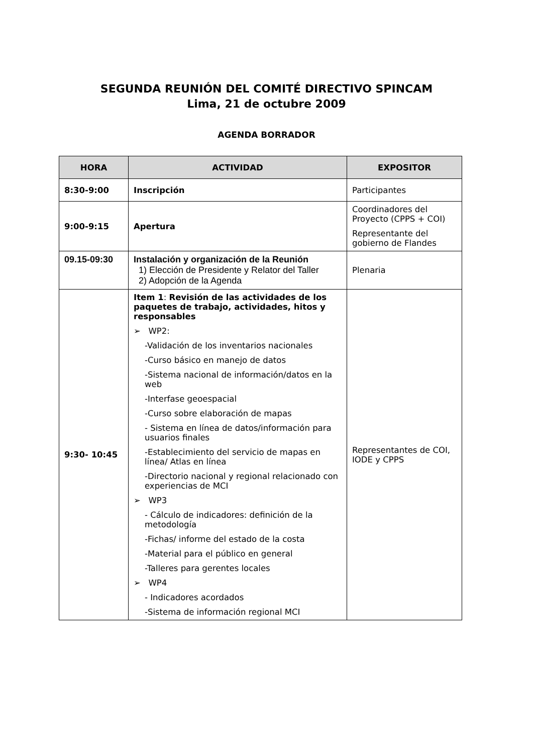SEGUNDA REUNIÓN DEL COMITÉ DIRECTIVO SPINCAM
Lima, 21 de octubre 2009
AGENDA BORRADOR
| HORA | ACTIVIDAD | EXPOSITOR |
| --- | --- | --- |
| 8:30-9:00 | Inscripción | Participantes |
| 9:00-9:15 | Apertura | Coordinadores del Proyecto (CPPS + COI) Representante del gobierno de Flandes |
| 09.15-09:30 | Instalación y organización de la Reunión 1) Elección de Presidente y Relator del Taller 2) Adopción de la Agenda | Plenaria |
| 9:30- 10:45 | Item 1 : Revisión de las actividades de los paquetes de trabajo, actividades, hitos y responsables ➢ WP2: -Validación de los inventarios nacionales -Curso básico en manejo de datos -Sistema nacional de información/datos en la web -Interfase geoespacial -Curso sobre elaboración de mapas - Sistema en línea de datos/información para usuarios finales -Establecimiento del servicio de mapas en línea/ Atlas en línea -Directorio nacional y regional relacionado con experiencias de MCI ➢ WP3 - Cálculo de indicadores: definición de la metodología -Fichas/ informe del estado de la costa -Material para el público en general -Talleres para gerentes locales ➢ WP4 - Indicadores acordados -Sistema de información regional MCI | Representantes de COI, IODE y CPPS |